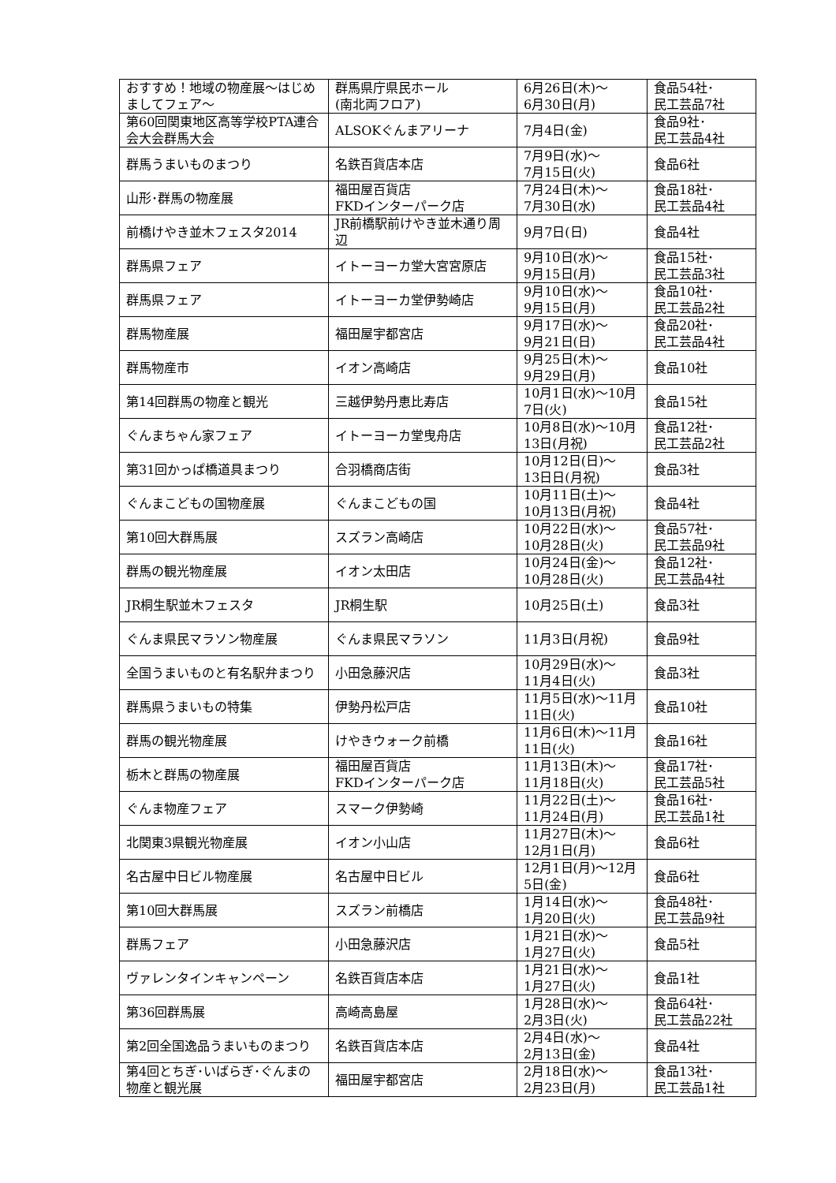| おすすめ！地域の物産展～はじめましてフェア～ | 群馬県庁県民ホール (南北両フロア) | 6月26日(木)～ 6月30日(月) | 食品54社･ 民工芸品7社 |
| 第60回関東地区高等学校PTA連合会大会群馬大会 | ALSOKぐんまアリーナ | 7月4日(金) | 食品9社･ 民工芸品4社 |
| 群馬うまいものまつり | 名鉄百貨店本店 | 7月9日(水)～ 7月15日(火) | 食品6社 |
| 山形･群馬の物産展 | 福田屋百貨店 FKDインターパーク店 | 7月24日(木)～ 7月30日(水) | 食品18社･ 民工芸品4社 |
| 前橋けやき並木フェスタ2014 | JR前橋駅前けやき並木通り周辺 | 9月7日(日) | 食品4社 |
| 群馬県フェア | イトーヨーカ堂大宮宮原店 | 9月10日(水)～ 9月15日(月) | 食品15社･ 民工芸品3社 |
| 群馬県フェア | イトーヨーカ堂伊勢崎店 | 9月10日(水)～ 9月15日(月) | 食品10社･ 民工芸品2社 |
| 群馬物産展 | 福田屋宇都宮店 | 9月17日(水)～ 9月21日(日) | 食品20社･ 民工芸品4社 |
| 群馬物産市 | イオン高崎店 | 9月25日(木)～ 9月29日(月) | 食品10社 |
| 第14回群馬の物産と観光 | 三越伊勢丹恵比寿店 | 10月1日(水)～10月7日(火) | 食品15社 |
| ぐんまちゃん家フェア | イトーヨーカ堂曳舟店 | 10月8日(水)～10月13日(月祝) | 食品12社･ 民工芸品2社 |
| 第31回かっぱ橋道具まつり | 合羽橋商店街 | 10月12日(日)～ 13日日(月祝) | 食品3社 |
| ぐんまこどもの国物産展 | ぐんまこどもの国 | 10月11日(土)～ 10月13日(月祝) | 食品4社 |
| 第10回大群馬展 | スズラン高崎店 | 10月22日(水)～ 10月28日(火) | 食品57社･ 民工芸品9社 |
| 群馬の観光物産展 | イオン太田店 | 10月24日(金)～ 10月28日(火) | 食品12社･ 民工芸品4社 |
| JR桐生駅並木フェスタ | JR桐生駅 | 10月25日(土) | 食品3社 |
| ぐんま県民マラソン物産展 | ぐんま県民マラソン | 11月3日(月祝) | 食品9社 |
| 全国うまいものと有名駅弁まつり | 小田急藤沢店 | 10月29日(水)～ 11月4日(火) | 食品3社 |
| 群馬県うまいもの特集 | 伊勢丹松戸店 | 11月5日(水)～11月11日(火) | 食品10社 |
| 群馬の観光物産展 | けやきウォーク前橋 | 11月6日(木)～11月11日(火) | 食品16社 |
| 栃木と群馬の物産展 | 福田屋百貨店 FKDインターパーク店 | 11月13日(木)～ 11月18日(火) | 食品17社･ 民工芸品5社 |
| ぐんま物産フェア | スマーク伊勢崎 | 11月22日(土)～ 11月24日(月) | 食品16社･ 民工芸品1社 |
| 北関東3県観光物産展 | イオン小山店 | 11月27日(木)～ 12月1日(月) | 食品6社 |
| 名古屋中日ビル物産展 | 名古屋中日ビル | 12月1日(月)～12月5日(金) | 食品6社 |
| 第10回大群馬展 | スズラン前橋店 | 1月14日(水)～ 1月20日(火) | 食品48社･ 民工芸品9社 |
| 群馬フェア | 小田急藤沢店 | 1月21日(水)～ 1月27日(火) | 食品5社 |
| ヴァレンタインキャンペーン | 名鉄百貨店本店 | 1月21日(水)～ 1月27日(火) | 食品1社 |
| 第36回群馬展 | 高崎高島屋 | 1月28日(水)～ 2月3日(火) | 食品64社･ 民工芸品22社 |
| 第2回全国逸品うまいものまつり | 名鉄百貨店本店 | 2月4日(水)～ 2月13日(金) | 食品4社 |
| 第4回とちぎ･いばらぎ･ぐんまの物産と観光展 | 福田屋宇都宮店 | 2月18日(水)～ 2月23日(月) | 食品13社･ 民工芸品1社 |